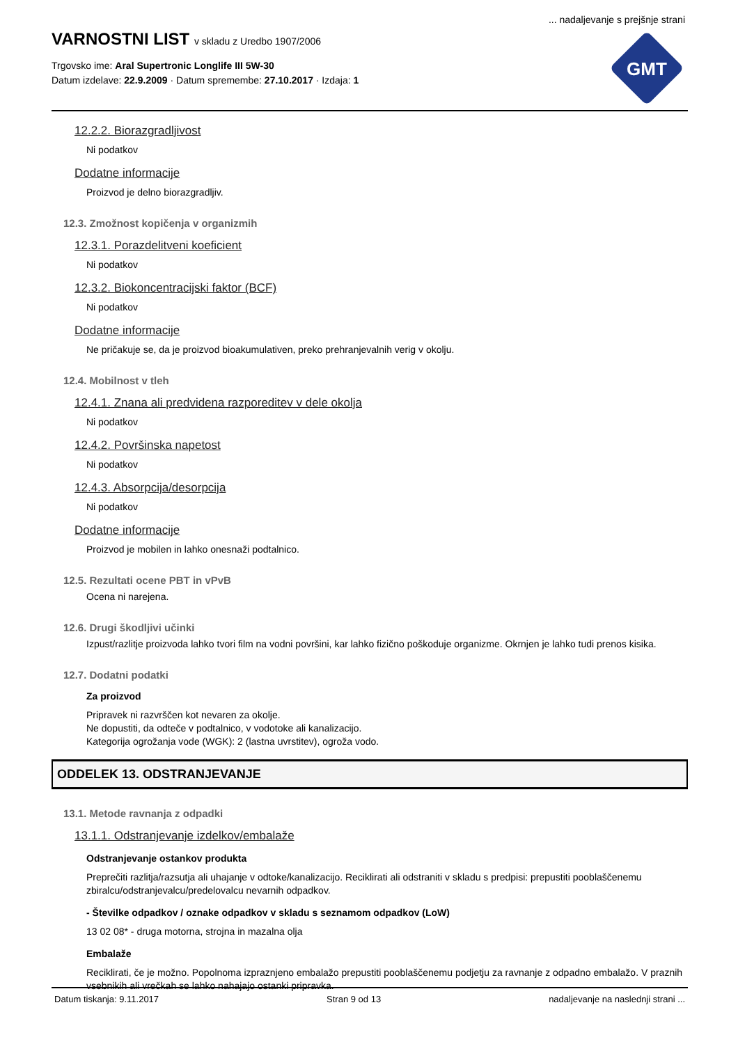... nadaljevanje s prejšnje strani
GMT
VARNOSTNI LIST v skladu z Uredbo 1907/2006
Trgovsko ime: Aral Supertronic Longlife III 5W-30
Datum izdelave: 22.9.2009 · Datum spremembe: 27.10.2017 · Izdaja: 1
12.2.2. Biorazgradljivost
Ni podatkov
Dodatne informacije
Proizvod je delno biorazgradljiv.
12.3. Zmožnost kopičenja v organizmih
12.3.1. Porazdelitveni koeficient
Ni podatkov
12.3.2. Biokoncentracijski faktor (BCF)
Ni podatkov
Dodatne informacije
Ne pričakuje se, da je proizvod bioakumulativen, preko prehranjevalnih verig v okolju.
12.4. Mobilnost v tleh
12.4.1. Znana ali predvidena razporeditev v dele okolja
Ni podatkov
12.4.2. Površinska napetost
Ni podatkov
12.4.3. Absorpcija/desorpcija
Ni podatkov
Dodatne informacije
Proizvod je mobilen in lahko onesnaži podtalnico.
12.5. Rezultati ocene PBT in vPvB
Ocena ni narejena.
12.6. Drugi škodljivi učinki
Izpust/razlitje proizvoda lahko tvori film na vodni površini, kar lahko fizično poškoduje organizme. Okrnjen je lahko tudi prenos kisika.
12.7. Dodatni podatki
Za proizvod
Pripravek ni razvrščen kot nevaren za okolje.
Ne dopustiti, da odteče v podtalnico, v vodotoke ali kanalizacijo.
Kategorija ogrožanja vode (WGK): 2 (lastna uvrstitev), ogroža vodo.
ODDELEK 13. ODSTRANJEVANJE
13.1. Metode ravnanja z odpadki
13.1.1. Odstranjevanje izdelkov/embalaže
Odstranjevanje ostankov produkta
Preprečiti razlitja/razsutja ali uhajanje v odtoke/kanalizacijo. Reciklirati ali odstraniti v skladu s predpisi: prepustiti pooblaščenemu zbiralcu/odstranjevalcu/predelovalcu nevarnih odpadkov.
- Številke odpadkov / oznake odpadkov v skladu s seznamom odpadkov (LoW)
13 02 08* - druga motorna, strojna in mazalna olja
Embalaže
Reciklirati, če je možno. Popolnoma izpraznjeno embalažo prepustiti pooblaščenemu podjetju za ravnanje z odpadno embalažo. V praznih vsebnikih ali vrečkah se lahko nahajajo ostanki pripravka.
Datum tiskanja: 9.11.2017 Stran 9 od 13 nadaljevanje na naslednji strani ...